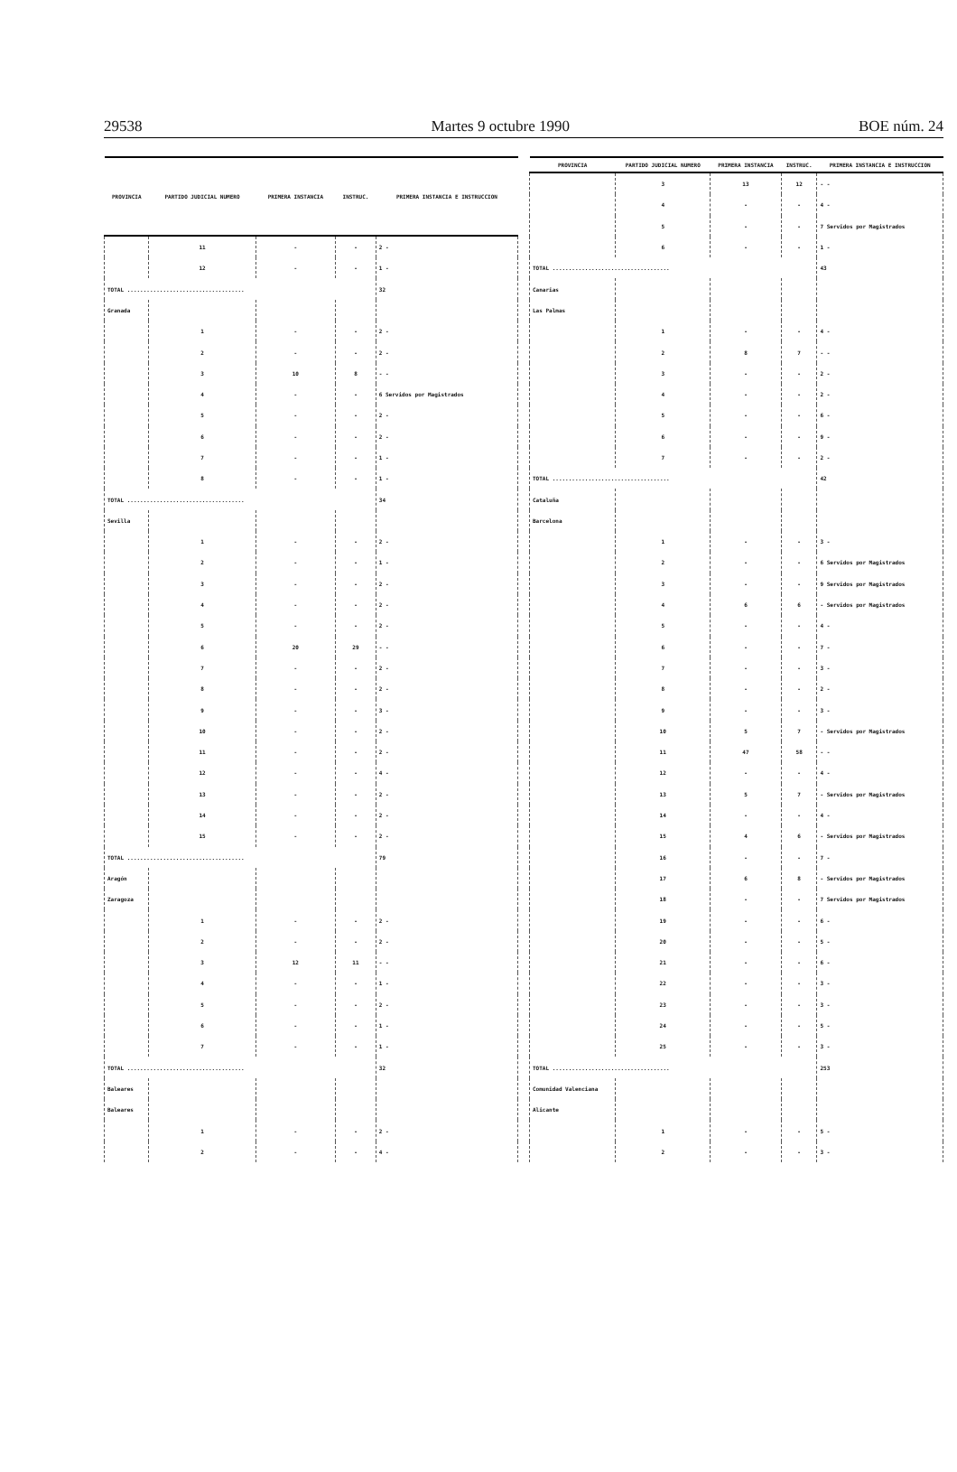29538 Martes 9 octubre 1990 BOE núm. 24
| PROVINCIA | PARTIDO JUDICIAL NUMERO | PRIMERA INSTANCIA | INSTRUC. | PRIMERA INSTANCIA E INSTRUCCION |
| --- | --- | --- | --- | --- |
| | 11 | - | - | 2 - |
| | 12 | - | - | 1 - |
| TOTAL .................................... | | | | 32 |
| Granada | | | | |
| | 1 | - | - | 2 - |
| | 2 | - | - | 2 - |
| | 3 | 10 | 8 | - - |
| | 4 | - | - | 6 Servidos por Magistrados |
| | 5 | - | - | 2 - |
| | 6 | - | - | 2 - |
| | 7 | - | - | 1 - |
| | 8 | - | - | 1 - |
| TOTAL .................................... | | | | 34 |
| Sevilla | | | | |
| | 1 | - | - | 2 - |
| | 2 | - | - | 1 - |
| | 3 | - | - | 2 - |
| | 4 | - | - | 2 - |
| | 5 | - | - | 2 - |
| | 6 | 20 | 29 | - - |
| | 7 | - | - | 2 - |
| | 8 | - | - | 2 - |
| | 9 | - | - | 3 - |
| | 10 | - | - | 2 - |
| | 11 | - | - | 2 - |
| | 12 | - | - | 4 - |
| | 13 | - | - | 2 - |
| | 14 | - | - | 2 - |
| | 15 | - | - | 2 - |
| TOTAL .................................... | | | | 79 |
| Aragón | | | | |
| Zaragoza | | | | |
| | 1 | - | - | 2 - |
| | 2 | - | - | 2 - |
| | 3 | 12 | 11 | - - |
| | 4 | - | - | 1 - |
| | 5 | - | - | 2 - |
| | 6 | - | - | 1 - |
| | 7 | - | - | 1 - |
| TOTAL .................................... | | | | 32 |
| Baleares | | | | |
| Baleares | | | | |
| | 1 | - | - | 2 - |
| | 2 | - | - | 4 - |
| PROVINCIA | PARTIDO JUDICIAL NUMERO | PRIMERA INSTANCIA | INSTRUC. | PRIMERA INSTANCIA E INSTRUCCION |
| --- | --- | --- | --- | --- |
| | 3 | 13 | 12 | - - |
| | 4 | - | - | 4 - |
| | 5 | - | - | 7 Servidos por Magistrados |
| | 6 | - | - | 1 - |
| TOTAL .................................... | | | | 43 |
| Canarias | | | | |
| Las Palmas | | | | |
| | 1 | - | - | 4 - |
| | 2 | 8 | 7 | - - |
| | 3 | - | - | 2 - |
| | 4 | - | - | 2 - |
| | 5 | - | - | 6 - |
| | 6 | - | - | 9 - |
| | 7 | - | - | 2 - |
| TOTAL .................................... | | | | 42 |
| Cataluña | | | | |
| Barcelona | | | | |
| | 1 | - | - | 3 - |
| | 2 | - | - | 6 Servidos por Magistrados |
| | 3 | - | - | 9 Servidos por Magistrados |
| | 4 | 6 | 6 | - Servidos por Magistrados |
| | 5 | - | - | 4 - |
| | 6 | - | - | 7 - |
| | 7 | - | - | 3 - |
| | 8 | - | - | 2 - |
| | 9 | - | - | 3 - |
| | 10 | 5 | 7 | - Servidos por Magistrados |
| | 11 | 47 | 58 | - - |
| | 12 | - | - | 4 - |
| | 13 | 5 | 7 | - Servidos por Magistrados |
| | 14 | - | - | 4 - |
| | 15 | 4 | 6 | - Servidos por Magistrados |
| | 16 | - | - | 7 - |
| | 17 | 6 | 8 | - Servidos por Magistrados |
| | 18 | - | - | 7 Servidos por Magistrados |
| | 19 | - | - | 6 - |
| | 20 | - | - | 5 - |
| | 21 | - | - | 6 - |
| | 22 | - | - | 3 - |
| | 23 | - | - | 3 - |
| | 24 | - | - | 5 - |
| | 25 | - | - | 3 - |
| TOTAL .................................... | | | | 253 |
| Comunidad Valenciana | | | | |
| Alicante | | | | |
| | 1 | - | - | 5 - |
| | 2 | - | - | 3 - |